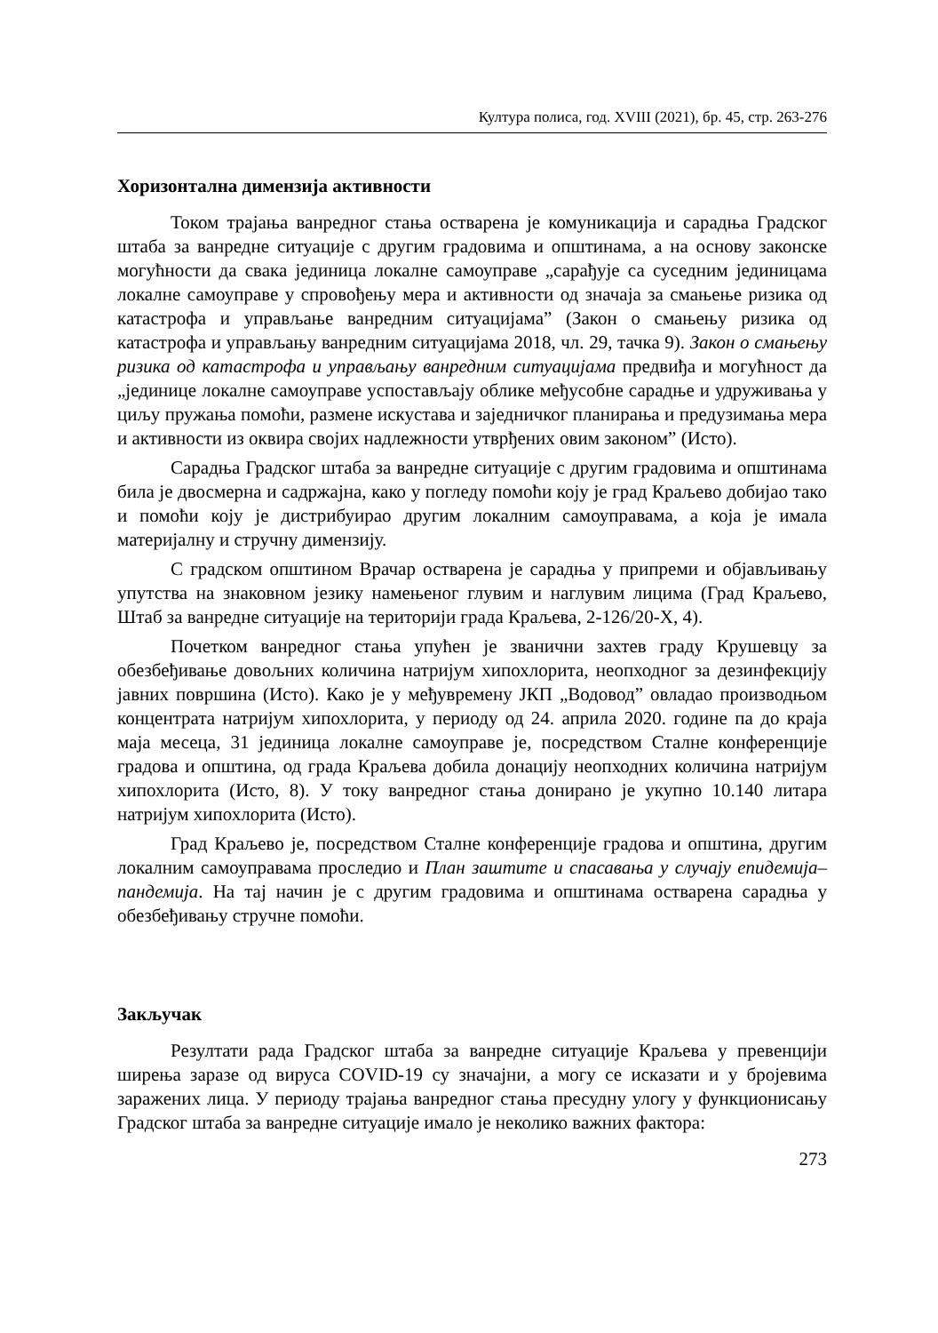Култура полиса, год. XVIII (2021), бр. 45, стр. 263-276
Хоризонтална димензија активности
Током трајања ванредног стања остварена је комуникација и сарадња Градског штаба за ванредне ситуације с другим градовима и општинама, а на основу законске могућности да свака јединица локалне самоуправе „сарађује са суседним јединицама локалне самоуправе у спровођењу мера и активности од значаја за смањење ризика од катастрофа и управљање ванредним ситуацијама” (Закон о смањењу ризика од катастрофа и управљању ванредним ситуацијама 2018, чл. 29, тачка 9). Закон о смањењу ризика од катастрофа и управљању ванредним ситуацијама предвиђа и могућност да „јединице локалне самоуправе успостављају облике међусобне сарадње и удруживања у циљу пружања помоћи, размене искустава и заједничког планирања и предузимања мера и активности из оквира својих надлежности утврђених овим законом” (Исто).
Сарадња Градског штаба за ванредне ситуације с другим градовима и општинама била је двосмерна и садржајна, како у погледу помоћи коју је град Краљево добијао тако и помоћи коју је дистрибуирао другим локалним самоуправама, а која је имала материјалну и стручну димензију.
С градском општином Врачар остварена је сарадња у припреми и објављивању упутства на знаковном језику намењеног глувим и наглувим лицима (Град Краљево, Штаб за ванредне ситуације на територији града Краљева, 2-126/20-X, 4).
Почетком ванредног стања упућен је званични захтев граду Крушевцу за обезбеђивање довољних количина натријум хипохлорита, неопходног за дезинфекцију јавних површина (Исто). Како је у међувремену ЈКП „Водовод” овладао производњом концентрата натријум хипохлорита, у периоду од 24. априла 2020. године па до краја маја месеца, 31 јединица локалне самоуправе је, посредством Сталне конференције градова и општина, од града Краљева добила донацију неопходних количина натријум хипохлорита (Исто, 8). У току ванредног стања донирано је укупно 10.140 литара натријум хипохлорита (Исто).
Град Краљево је, посредством Сталне конференције градова и општина, другим локалним самоуправама проследио и План заштите и спасавања у случају епидемија–пандемија. На тај начин је с другим градовима и општинама остварена сарадња у обезбеђивању стручне помоћи.
Закључак
Резултати рада Градског штаба за ванредне ситуације Краљева у превенцији ширења заразе од вируса COVID-19 су значајни, а могу се исказати и у бројевима заражених лица. У периоду трајања ванредног стања пресудну улогу у функционисању Градског штаба за ванредне ситуације имало је неколико важних фактора:
273